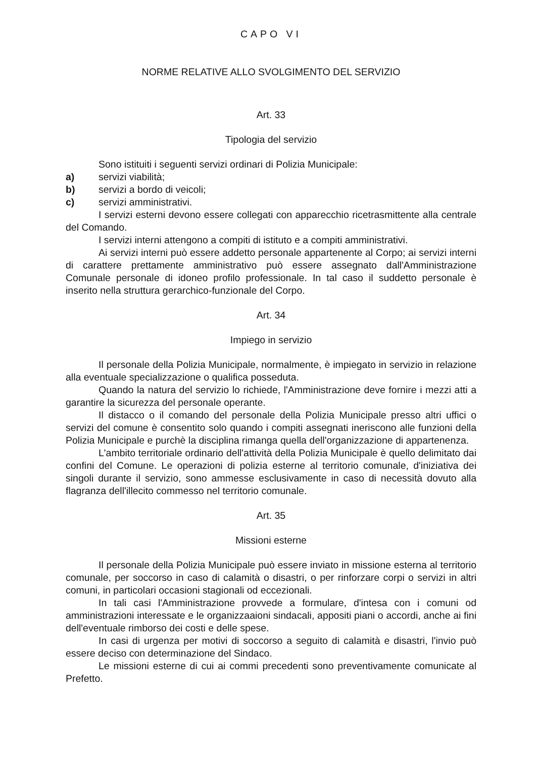CAPO VI
NORME RELATIVE ALLO SVOLGIMENTO DEL SERVIZIO
Art. 33
Tipologia del servizio
Sono istituiti i seguenti servizi ordinari di Polizia Municipale:
a) servizi viabilità;
b) servizi a bordo di veicoli;
c) servizi amministrativi.
I servizi esterni devono essere collegati con apparecchio ricetrasmittente alla centrale del Comando.
I servizi interni attengono a compiti di istituto e a compiti amministrativi.
Ai servizi interni può essere addetto personale appartenente al Corpo; ai servizi interni di carattere prettamente amministrativo può essere assegnato dall'Amministrazione Comunale personale di idoneo profilo professionale. In tal caso il suddetto personale è inserito nella struttura gerarchico-funzionale del Corpo.
Art. 34
Impiego in servizio
Il personale della Polizia Municipale, normalmente, è impiegato in servizio in relazione alla eventuale specializzazione o qualifica posseduta.
Quando la natura del servizio lo richiede, l'Amministrazione deve fornire i mezzi atti a garantire la sicurezza del personale operante.
Il distacco o il comando del personale della Polizia Municipale presso altri uffici o servizi del comune è consentito solo quando i compiti assegnati ineriscono alle funzioni della Polizia Municipale e purchè la disciplina rimanga quella dell'organizzazione di appartenenza.
L'ambito territoriale ordinario dell'attività della Polizia Municipale è quello delimitato dai confini del Comune. Le operazioni di polizia esterne al territorio comunale, d'iniziativa dei singoli durante il servizio, sono ammesse esclusivamente in caso di necessità dovuto alla flagranza dell'illecito commesso nel territorio comunale.
Art. 35
Missioni esterne
Il personale della Polizia Municipale può essere inviato in missione esterna al territorio comunale, per soccorso in caso di calamità o disastri, o per rinforzare corpi o servizi in altri comuni, in particolari occasioni stagionali od eccezionali.
In tali casi l'Amministrazione provvede a formulare, d'intesa con i comuni od amministrazioni interessate e le organizzaaioni sindacali, appositi piani o accordi, anche ai fini dell'eventuale rimborso dei costi e delle spese.
In casi di urgenza per motivi di soccorso a seguito di calamità e disastri, l'invio può essere deciso con determinazione del Sindaco.
Le missioni esterne di cui ai commi precedenti sono preventivamente comunicate al Prefetto.